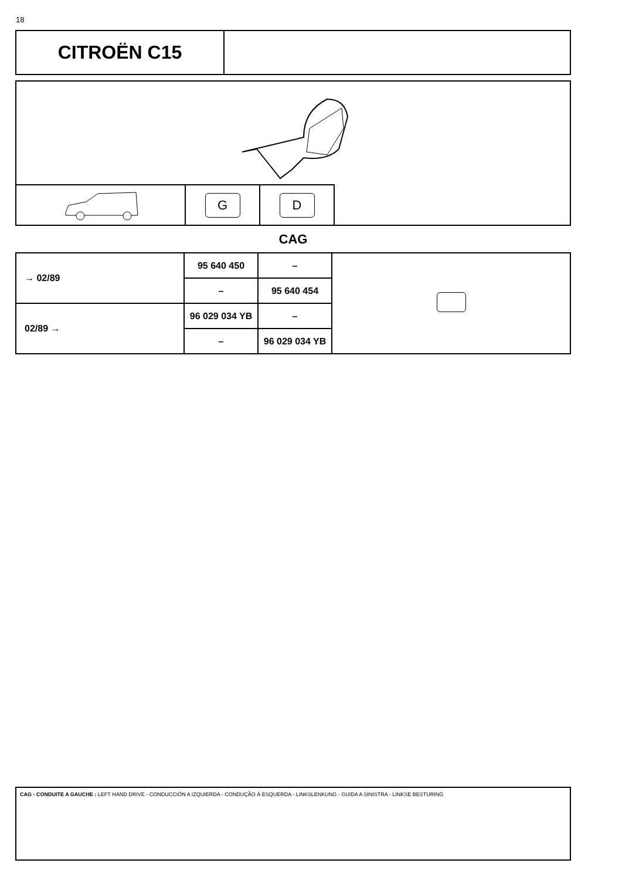18
CITROËN C15
G D
CAG
| → 02/89 | 95 640 450 | – | |
| | – | 95 640 454 | |
| 02/89 → | 96 029 034 YB | – | |
| | – | 96 029 034 YB | |
CAG - CONDUITE A GAUCHE : LEFT HAND DRIVE - CONDUCCIÓN A IZQUIERDA - CONDUÇÃO À ESQUERDA - LINKSLENKUNG - GUIDA A SINISTRA - LINKSE BESTURING